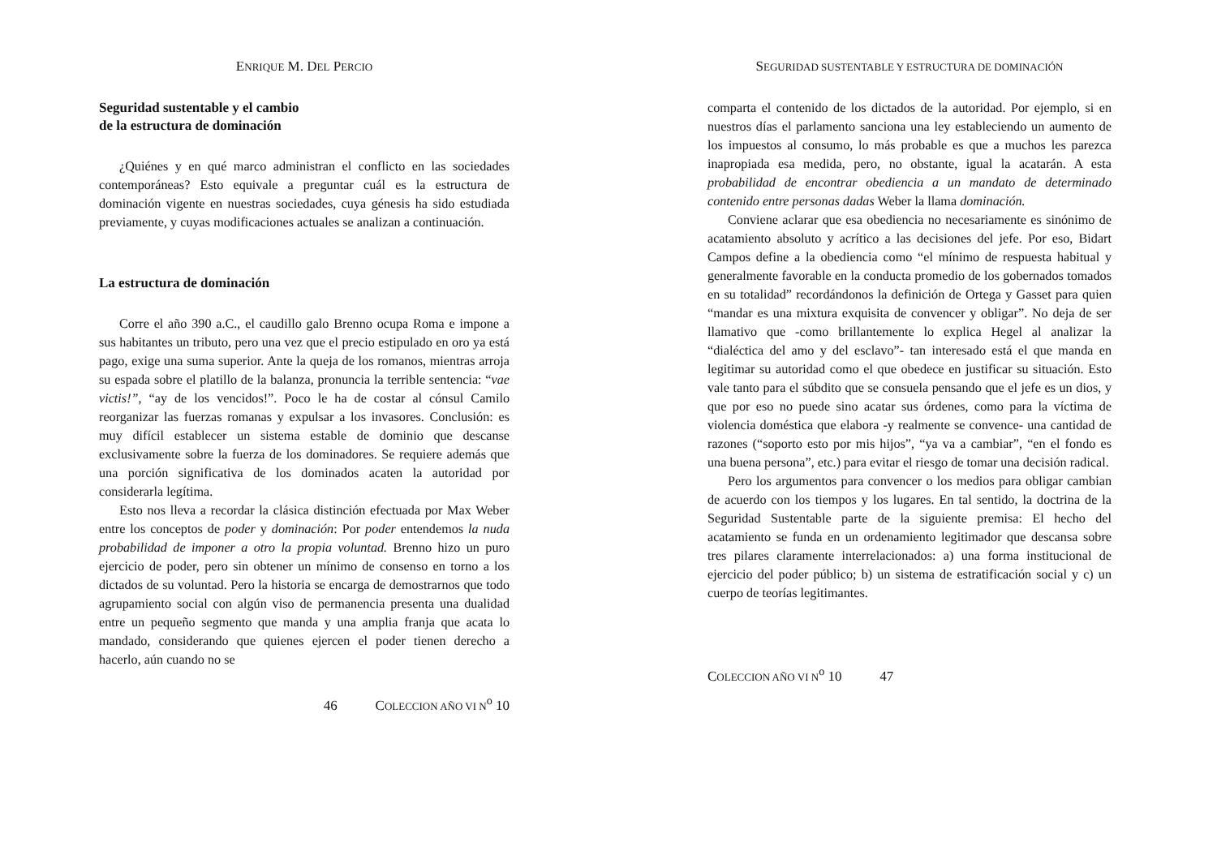ENRIQUE M. DEL PERCIO
Seguridad sustentable y el cambio
de la estructura de dominación
¿Quiénes y en qué marco administran el conflicto en las sociedades contemporáneas? Esto equivale a preguntar cuál es la estructura de dominación vigente en nuestras sociedades, cuya génesis ha sido estudiada previamente, y cuyas modificaciones actuales se analizan a continuación.
La estructura de dominación
Corre el año 390 a.C., el caudillo galo Brenno ocupa Roma e impone a sus habitantes un tributo, pero una vez que el precio estipulado en oro ya está pago, exige una suma superior. Ante la queja de los romanos, mientras arroja su espada sobre el platillo de la balanza, pronuncia la terrible sentencia: “vae victis!”, “ay de los vencidos!”. Poco le ha de costar al cónsul Camilo reorganizar las fuerzas romanas y expulsar a los invasores. Conclusión: es muy difícil establecer un sistema estable de dominio que descanse exclusivamente sobre la fuerza de los dominadores. Se requiere además que una porción significativa de los dominados acaten la autoridad por considerarla legítima.
Esto nos lleva a recordar la clásica distinción efectuada por Max Weber entre los conceptos de poder y dominación: Por poder entendemos la nuda probabilidad de imponer a otro la propia voluntad. Brenno hizo un puro ejercicio de poder, pero sin obtener un mínimo de consenso en torno a los dictados de su voluntad. Pero la historia se encarga de demostrarnos que todo agrupamiento social con algún viso de permanencia presenta una dualidad entre un pequeño segmento que manda y una amplia franja que acata lo mandado, considerando que quienes ejercen el poder tienen derecho a hacerlo, aún cuando no se
46 COLECCION AÑO VI N<sup>o</sup> 10
SEGURIDAD SUSTENTABLE Y ESTRUCTURA DE DOMINACIÓN
comparta el contenido de los dictados de la autoridad. Por ejemplo, si en nuestros días el parlamento sanciona una ley estableciendo un aumento de los impuestos al consumo, lo más probable es que a muchos les parezca inapropiada esa medida, pero, no obstante, igual la acatarán. A esta probabilidad de encontrar obediencia a un mandato de determinado contenido entre personas dadas Weber la llama dominación.
Conviene aclarar que esa obediencia no necesariamente es sinónimo de acatamiento absoluto y acrítico a las decisiones del jefe. Por eso, Bidart Campos define a la obediencia como “el mínimo de respuesta habitual y generalmente favorable en la conducta promedio de los gobernados tomados en su totalidad” recordándonos la definición de Ortega y Gasset para quien “mandar es una mixtura exquisita de convencer y obligar”. No deja de ser llamativo que -como brillantemente lo explica Hegel al analizar la “dialéctica del amo y del esclavo”- tan interesado está el que manda en legitimar su autoridad como el que obedece en justificar su situación. Esto vale tanto para el súbdito que se consuela pensando que el jefe es un dios, y que por eso no puede sino acatar sus órdenes, como para la víctima de violencia doméstica que elabora -y realmente se convence- una cantidad de razones (“soporto esto por mis hijos”, “ya va a cambiar”, “en el fondo es una buena persona”, etc.) para evitar el riesgo de tomar una decisión radical.
Pero los argumentos para convencer o los medios para obligar cambian de acuerdo con los tiempos y los lugares. En tal sentido, la doctrina de la Seguridad Sustentable parte de la siguiente premisa: El hecho del acatamiento se funda en un ordenamiento legitimador que descansa sobre tres pilares claramente interrelacionados: a) una forma institucional de ejercicio del poder público; b) un sistema de estratificación social y c) un cuerpo de teorías legitimantes.
COLECCION AÑO VI N<sup>o</sup> 10 47